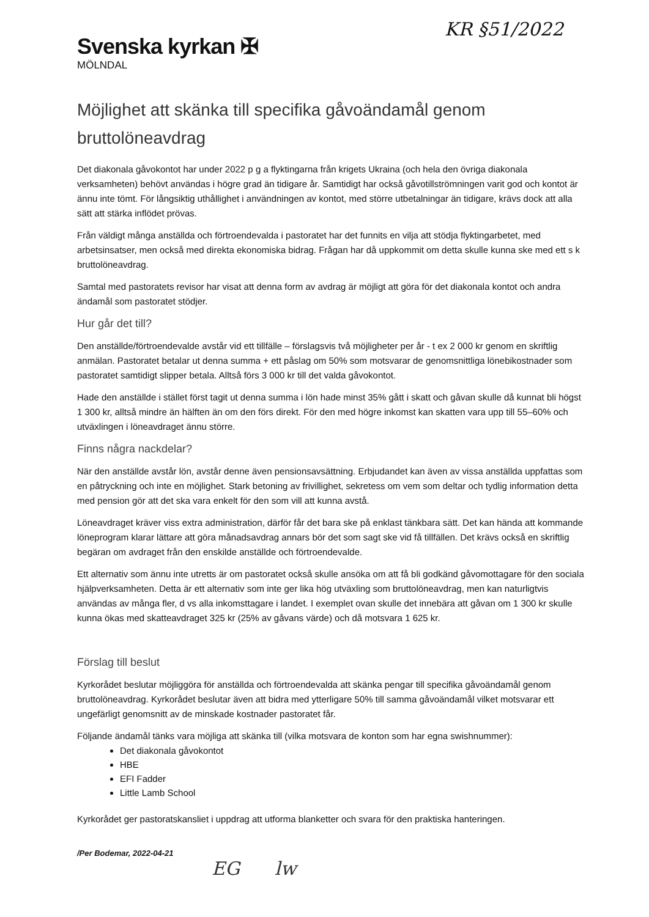KR §51/2022
Svenska kyrkan ✠
MÖLNDAL
Möjlighet att skänka till specifika gåvoändamål genom bruttolöneavdrag
Det diakonala gåvokontot har under 2022 p g a flyktingarna från krigets Ukraina (och hela den övriga diakonala verksamheten) behövt användas i högre grad än tidigare år. Samtidigt har också gåvotillströmningen varit god och kontot är ännu inte tömt. För långsiktig uthållighet i användningen av kontot, med större utbetalningar än tidigare, krävs dock att alla sätt att stärka inflödet prövas.
Från väldigt många anställda och förtroendevalda i pastoratet har det funnits en vilja att stödja flyktingarbetet, med arbetsinsatser, men också med direkta ekonomiska bidrag. Frågan har då uppkommit om detta skulle kunna ske med ett s k bruttolöneavdrag.
Samtal med pastoratets revisor har visat att denna form av avdrag är möjligt att göra för det diakonala kontot och andra ändamål som pastoratet stödjer.
Hur går det till?
Den anställde/förtroendevalde avstår vid ett tillfälle – förslagsvis två möjligheter per år - t ex 2 000 kr genom en skriftlig anmälan. Pastoratet betalar ut denna summa + ett påslag om 50% som motsvarar de genomsnittliga lönebikostnader som pastoratet samtidigt slipper betala. Alltså förs 3 000 kr till det valda gåvokontot.
Hade den anställde i stället först tagit ut denna summa i lön hade minst 35% gått i skatt och gåvan skulle då kunnat bli högst 1 300 kr, alltså mindre än hälften än om den förs direkt. För den med högre inkomst kan skatten vara upp till 55–60% och utväxlingen i löneavdraget ännu större.
Finns några nackdelar?
När den anställde avstår lön, avstår denne även pensionsavsättning. Erbjudandet kan även av vissa anställda uppfattas som en påtryckning och inte en möjlighet. Stark betoning av frivillighet, sekretess om vem som deltar och tydlig information detta med pension gör att det ska vara enkelt för den som vill att kunna avstå.
Löneavdraget kräver viss extra administration, därför får det bara ske på enklast tänkbara sätt. Det kan hända att kommande löneprogram klarar lättare att göra månadsavdrag annars bör det som sagt ske vid få tillfällen. Det krävs också en skriftlig begäran om avdraget från den enskilde anställde och förtroendevalde.
Ett alternativ som ännu inte utretts är om pastoratet också skulle ansöka om att få bli godkänd gåvomottagare för den sociala hjälpverksamheten. Detta är ett alternativ som inte ger lika hög utväxling som bruttolöneavdrag, men kan naturligtvis användas av många fler, d vs alla inkomsttagare i landet. I exemplet ovan skulle det innebära att gåvan om 1 300 kr skulle kunna ökas med skatteavdraget 325 kr (25% av gåvans värde) och då motsvara 1 625 kr.
Förslag till beslut
Kyrkorådet beslutar möjliggöra för anställda och förtroendevalda att skänka pengar till specifika gåvoändamål genom bruttolöneavdrag. Kyrkorådet beslutar även att bidra med ytterligare 50% till samma gåvoändamål vilket motsvarar ett ungefärligt genomsnitt av de minskade kostnader pastoratet får.
Följande ändamål tänks vara möjliga att skänka till (vilka motsvara de konton som har egna swishnummer):
Det diakonala gåvokontot
HBE
EFI Fadder
Little Lamb School
Kyrkorådet ger pastoratskansliet i uppdrag att utforma blanketter och svara för den praktiska hanteringen.
/Per Bodemar, 2022-04-21
EG lw